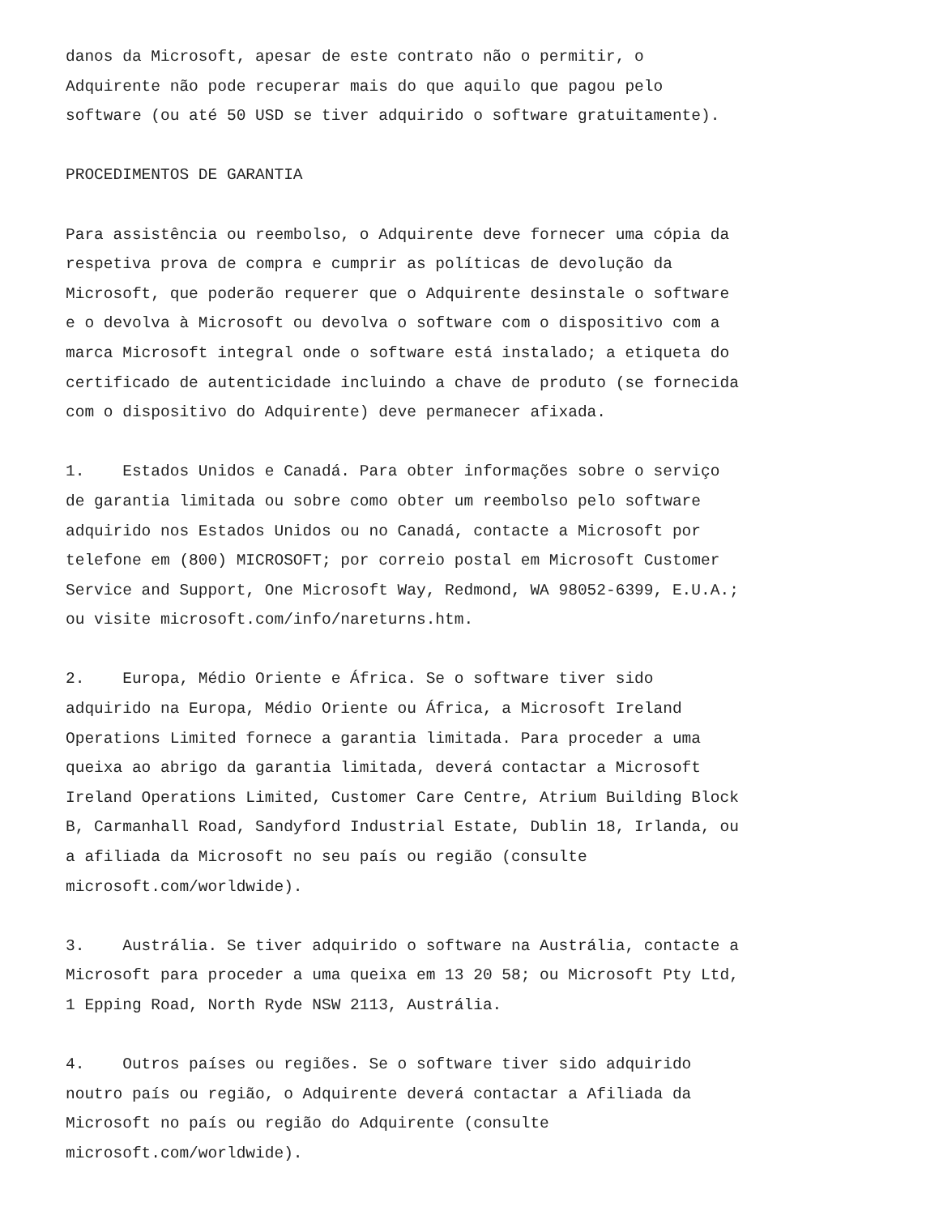danos da Microsoft, apesar de este contrato não o permitir, o Adquirente não pode recuperar mais do que aquilo que pagou pelo software (ou até 50 USD se tiver adquirido o software gratuitamente).
PROCEDIMENTOS DE GARANTIA
Para assistência ou reembolso, o Adquirente deve fornecer uma cópia da respetiva prova de compra e cumprir as políticas de devolução da Microsoft, que poderão requerer que o Adquirente desinstale o software e o devolva à Microsoft ou devolva o software com o dispositivo com a marca Microsoft integral onde o software está instalado; a etiqueta do certificado de autenticidade incluindo a chave de produto (se fornecida com o dispositivo do Adquirente) deve permanecer afixada.
1. Estados Unidos e Canadá. Para obter informações sobre o serviço de garantia limitada ou sobre como obter um reembolso pelo software adquirido nos Estados Unidos ou no Canadá, contacte a Microsoft por telefone em (800) MICROSOFT; por correio postal em Microsoft Customer Service and Support, One Microsoft Way, Redmond, WA 98052-6399, E.U.A.; ou visite microsoft.com/info/nareturns.htm.
2. Europa, Médio Oriente e África. Se o software tiver sido adquirido na Europa, Médio Oriente ou África, a Microsoft Ireland Operations Limited fornece a garantia limitada. Para proceder a uma queixa ao abrigo da garantia limitada, deverá contactar a Microsoft Ireland Operations Limited, Customer Care Centre, Atrium Building Block B, Carmanhall Road, Sandyford Industrial Estate, Dublin 18, Irlanda, ou a afiliada da Microsoft no seu país ou região (consulte microsoft.com/worldwide).
3. Austrália. Se tiver adquirido o software na Austrália, contacte a Microsoft para proceder a uma queixa em 13 20 58; ou Microsoft Pty Ltd, 1 Epping Road, North Ryde NSW 2113, Austrália.
4. Outros países ou regiões. Se o software tiver sido adquirido noutro país ou região, o Adquirente deverá contactar a Afiliada da Microsoft no país ou região do Adquirente (consulte microsoft.com/worldwide).